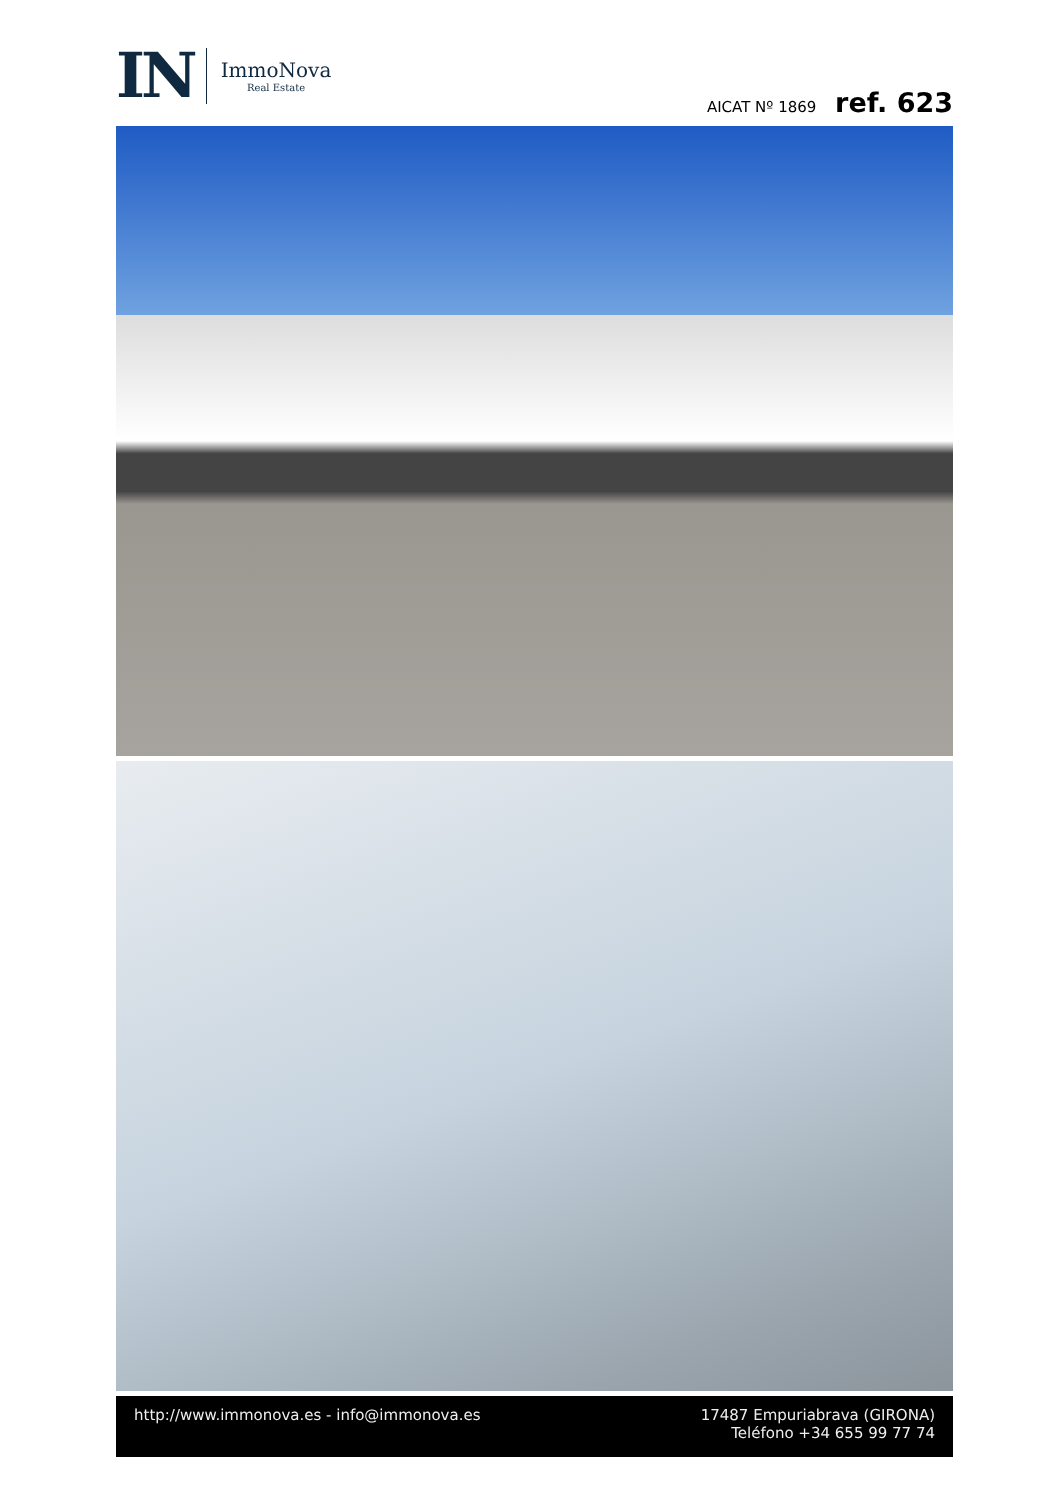IN
ImmoNova
Real Estate
AICAT Nº 1869 ref. 623
http://www.immonova.es - info@immonova.es
17487 Empuriabrava (GIRONA)
Teléfono +34 655 99 77 74